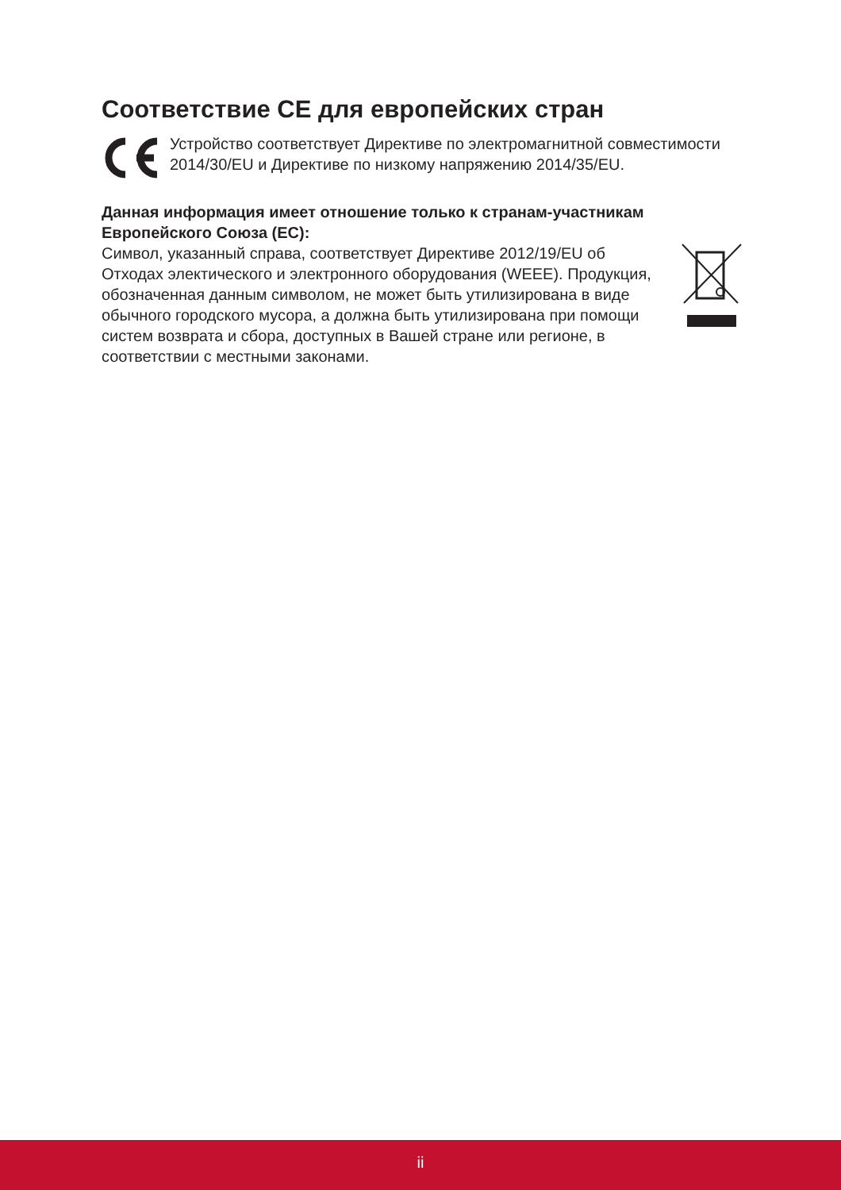Соответствие CE для европейских стран
Устройство соответствует Директиве по электромагнитной совместимости 2014/30/EU и Директиве по низкому напряжению 2014/35/EU.
Данная информация имеет отношение только к странам-участникам Европейского Союза (ЕС):
Символ, указанный справа, соответствует Директиве 2012/19/EU об Отходах электического и электронного оборудования (WEEE). Продукция, обозначенная данным символом, не может быть утилизирована в виде обычного городского мусора, а должна быть утилизирована при помощи систем возврата и сбора, доступных в Вашей стране или регионе, в соответствии с местными законами.
ii